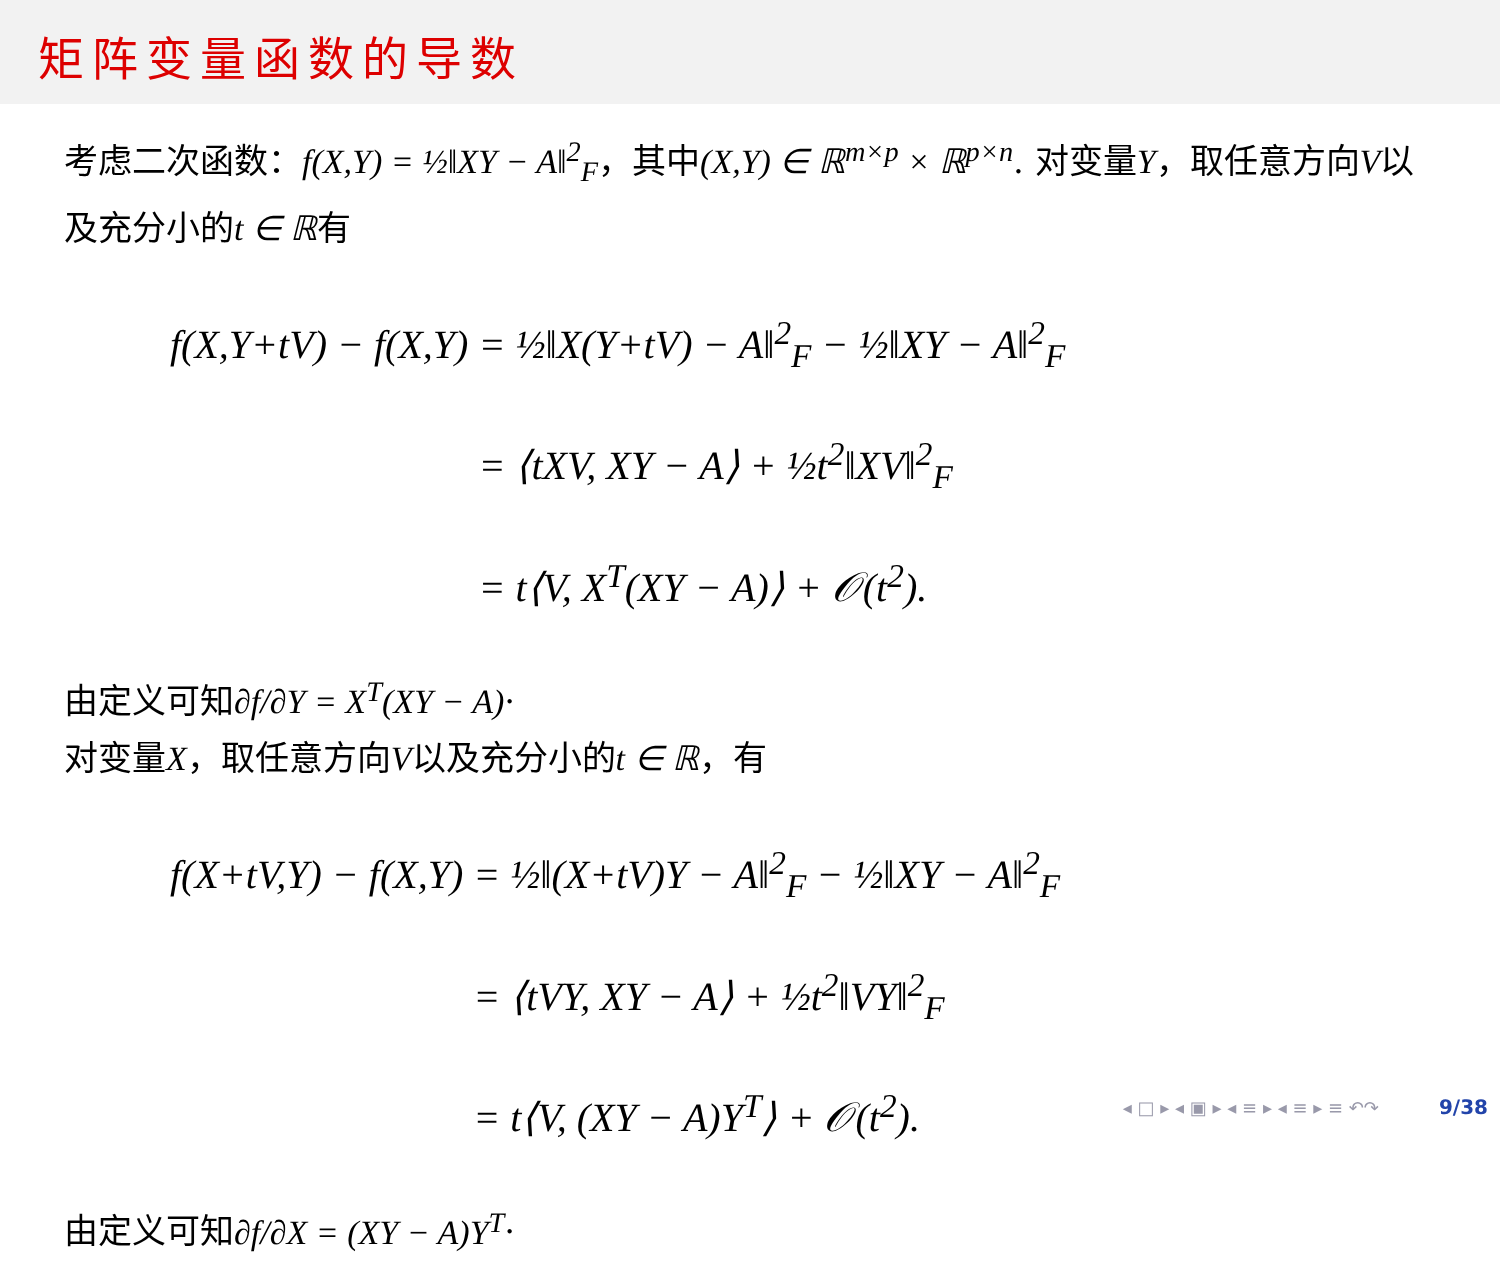矩阵变量函数的导数
考虑二次函数：f(X,Y) = ½‖XY − A‖<sup>2</sup><sub>F</sub>，其中(X,Y) ∈ ℝ<sup>m×p</sup> × ℝ<sup>p×n</sup>. 对变量Y，取任意方向V以及充分小的t ∈ ℝ有
| f(X,Y+tV) − f(X,Y) | = ½‖X(Y+tV) − A‖<sup>2</sup><sub>F</sub> − ½‖XY − A‖<sup>2</sup><sub>F</sub> |
| | = ⟨tXV, XY − A⟩ + ½t<sup>2</sup>‖XV‖<sup>2</sup><sub>F</sub> |
| | = t⟨V, X<sup>T</sup>(XY − A)⟩ + 𝒪(t<sup>2</sup>). |
由定义可知∂f/∂Y = X<sup>T</sup>(XY − A)·
对变量X，取任意方向V以及充分小的t ∈ ℝ，有
| f(X+tV,Y) − f(X,Y) | = ½‖(X+tV)Y − A‖<sup>2</sup><sub>F</sub> − ½‖XY − A‖<sup>2</sup><sub>F</sub> |
| | = ⟨tVY, XY − A⟩ + ½t<sup>2</sup>‖VY‖<sup>2</sup><sub>F</sub> |
| | = t⟨V, (XY − A)Y<sup>T</sup>⟩ + 𝒪(t<sup>2</sup>). |
由定义可知∂f/∂X = (XY − A)Y<sup>T</sup>·
◂ □ ▸ ◂ ▣ ▸ ◂ ≡ ▸ ◂ ≡ ▸ ≡ ↶↷ 9/38